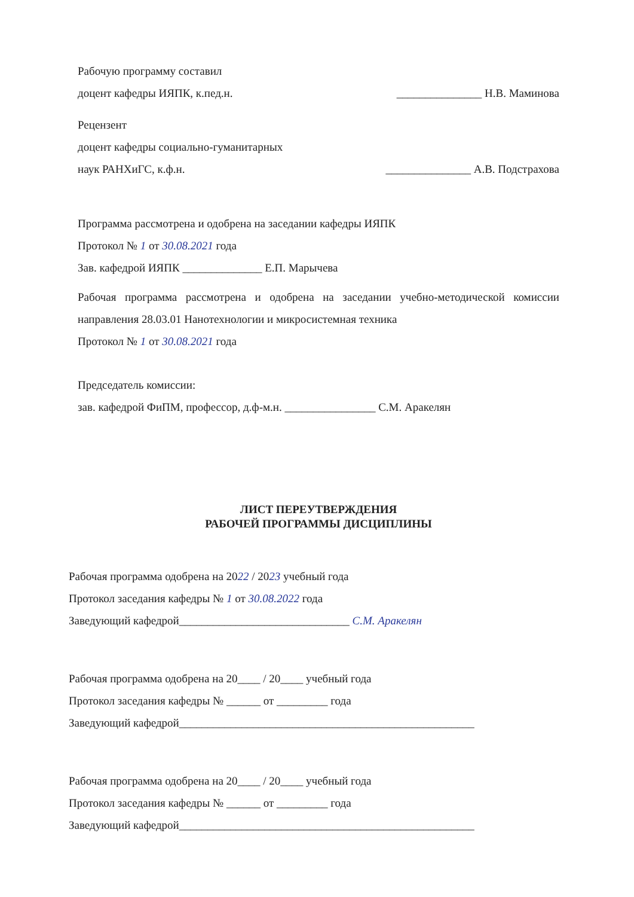Рабочую программу составил
доцент кафедры ИЯПК, к.пед.н. _______________ Н.В. Маминова
Рецензент
доцент кафедры социально-гуманитарных
наук РАНХиГС, к.ф.н. _______________ А.В. Подстрахова
Программа рассмотрена и одобрена на заседании кафедры ИЯПК
Протокол № 1 от 30.08.2021 года
Зав. кафедрой ИЯПК ______________ Е.П. Марычева
Рабочая программа рассмотрена и одобрена на заседании учебно-методической комиссии направления 28.03.01 Нанотехнологии и микросистемная техника
Протокол № 1 от 30.08.2021 года
Председатель комиссии:
зав. кафедрой ФиПМ, профессор, д.ф-м.н. ________________ С.М. Аракелян
ЛИСТ ПЕРЕУТВЕРЖДЕНИЯ
РАБОЧЕЙ ПРОГРАММЫ ДИСЦИПЛИНЫ
Рабочая программа одобрена на 2022 / 2023 учебный года
Протокол заседания кафедры № 1 от 30.08.2022 года
Заведующий кафедрой______________________________ С.М. Аракелян
Рабочая программа одобрена на 20____ / 20____ учебный года
Протокол заседания кафедры № ______ от _________ года
Заведующий кафедрой____________________________________________________
Рабочая программа одобрена на 20____ / 20____ учебный года
Протокол заседания кафедры № ______ от _________ года
Заведующий кафедрой____________________________________________________